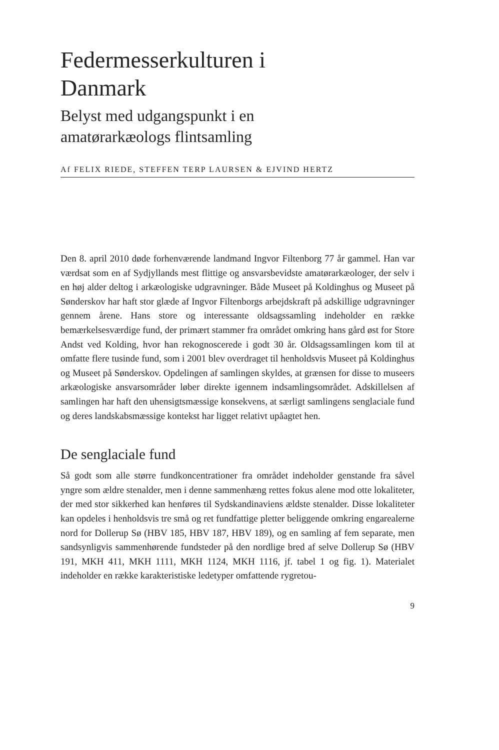Federmesserkulturen i
Danmark
Belyst med udgangspunkt i en
amatørarkæologs flintsamling
Af FELIX RIEDE, STEFFEN TERP LAURSEN & EJVIND HERTZ
Den 8. april 2010 døde forhenværende landmand Ingvor Filtenborg 77 år gammel. Han var værdsat som en af Sydjyllands mest flittige og ansvarsbevidste amatørarkæologer, der selv i en høj alder deltog i arkæologiske udgravninger. Både Museet på Koldinghus og Museet på Sønderskov har haft stor glæde af Ingvor Filtenborgs arbejdskraft på adskillige udgravninger gennem årene. Hans store og interessante oldsagssamling indeholder en række bemærkelsesværdige fund, der primært stammer fra området omkring hans gård øst for Store Andst ved Kolding, hvor han rekognoscerede i godt 30 år. Oldsagssamlingen kom til at omfatte flere tusinde fund, som i 2001 blev overdraget til henholdsvis Museet på Koldinghus og Museet på Sønderskov. Opdelingen af samlingen skyldes, at grænsen for disse to museers arkæologiske ansvarsområder løber direkte igennem indsamlingsområdet. Adskillelsen af samlingen har haft den uhensigtsmæssige konsekvens, at særligt samlingens senglaciale fund og deres landskabsmæssige kontekst har ligget relativt upåagtet hen.
De senglaciale fund
Så godt som alle større fundkoncentrationer fra området indeholder genstande fra såvel yngre som ældre stenalder, men i denne sammenhæng rettes fokus alene mod otte lokaliteter, der med stor sikkerhed kan henføres til Sydskandinaviens ældste stenalder. Disse lokaliteter kan opdeles i henholdsvis tre små og ret fundfattige pletter beliggende omkring engarealerne nord for Dollerup Sø (HBV 185, HBV 187, HBV 189), og en samling af fem separate, men sandsynligvis sammenhørende fundsteder på den nordlige bred af selve Dollerup Sø (HBV 191, MKH 411, MKH 1111, MKH 1124, MKH 1116, jf. tabel 1 og fig. 1). Materialet indeholder en række karakteristiske ledetyper omfattende rygretou-
9